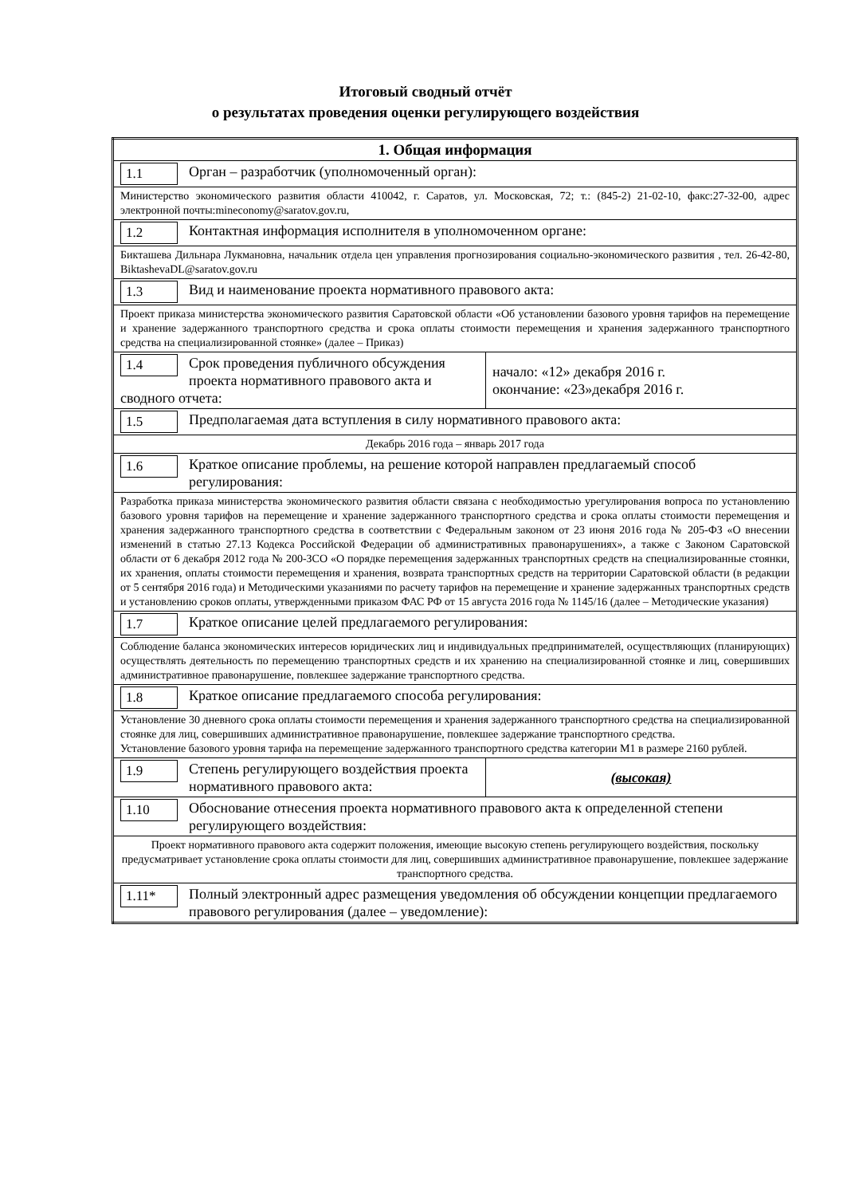Итоговый сводный отчёт
о результатах проведения оценки регулирующего воздействия
| 1. Общая информация | |
| 1.1 Орган – разработчик (уполномоченный орган): | |
| Министерство экономического развития области 410042, г. Саратов, ул. Московская, 72; т.: (845-2) 21-02-10, факс:27-32-00, адрес электронной почты:mineconomy@saratov.gov.ru, | |
| 1.2 Контактная информация исполнителя в уполномоченном органе: | |
| Бикташева Дильнара Лукмановна, начальник отдела цен управления прогнозирования социально-экономического развития , тел. 26-42-80, BiktashevaDL@saratov.gov.ru | |
| 1.3 Вид и наименование проекта нормативного правового акта: | |
| Проект приказа министерства экономического развития Саратовской области «Об установлении базового уровня тарифов на перемещение и хранение задержанного транспортного средства и срока оплаты стоимости перемещения и хранения задержанного транспортного средства на специализированной стоянке» (далее – Приказ) | |
| 1.4 Срок проведения публичного обсуждения проекта нормативного правового акта и сводного отчета: | начало: «12» декабря 2016 г. окончание: «23»декабря 2016 г. |
| 1.5 Предполагаемая дата вступления в силу нормативного правового акта: | |
| Декабрь 2016 года – январь 2017 года | |
| 1.6 Краткое описание проблемы, на решение которой направлен предлагаемый способ регулирования: | |
| Разработка приказа министерства экономического развития области связана с необходимостью урегулирования вопроса по установлению базового уровня тарифов на перемещение и хранение задержанного транспортного средства и срока оплаты стоимости перемещения и хранения задержанного транспортного средства в соответствии с Федеральным законом от 23 июня 2016 года № 205-ФЗ «О внесении изменений в статью 27.13 Кодекса Российской Федерации об административных правонарушениях», а также с Законом Саратовской области от 6 декабря 2012 года № 200-ЗСО «О порядке перемещения задержанных транспортных средств на специализированные стоянки, их хранения, оплаты стоимости перемещения и хранения, возврата транспортных средств на территории Саратовской области (в редакции от 5 сентября 2016 года) и Методическими указаниями по расчету тарифов на перемещение и хранение задержанных транспортных средств и установлению сроков оплаты, утвержденными приказом ФАС РФ от 15 августа 2016 года № 1145/16 (далее – Методические указания) | |
| 1.7 Краткое описание целей предлагаемого регулирования: | |
| Соблюдение баланса экономических интересов юридических лиц и индивидуальных предпринимателей, осуществляющих (планирующих) осуществлять деятельность по перемещению транспортных средств и их хранению на специализированной стоянке и лиц, совершивших административное правонарушение, повлекшее задержание транспортного средства. | |
| 1.8 Краткое описание предлагаемого способа регулирования: | |
| Установление 30 дневного срока оплаты стоимости перемещения и хранения задержанного транспортного средства на специализированной стоянке для лиц, совершивших административное правонарушение, повлекшее задержание транспортного средства. Установление базового уровня тарифа на перемещение задержанного транспортного средства категории М1 в размере 2160 рублей. | |
| 1.9 Степень регулирующего воздействия проекта нормативного правового акта: | (высокая) |
| 1.10 Обоснование отнесения проекта нормативного правового акта к определенной степени регулирующего воздействия: | |
| Проект нормативного правового акта содержит положения, имеющие высокую степень регулирующего воздействия, поскольку предусматривает установление срока оплаты стоимости для лиц, совершивших административное правонарушение, повлекшее задержание транспортного средства. | |
| 1.11* Полный электронный адрес размещения уведомления об обсуждении концепции предлагаемого правового регулирования (далее – уведомление): | |